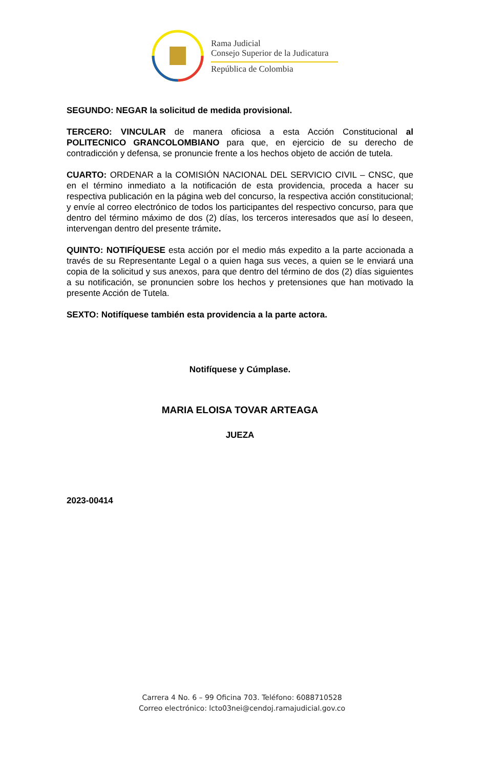Rama Judicial
Consejo Superior de la Judicatura
República de Colombia
SEGUNDO: NEGAR la solicitud de medida provisional.
TERCERO: VINCULAR de manera oficiosa a esta Acción Constitucional al POLITECNICO GRANCOLOMBIANO para que, en ejercicio de su derecho de contradicción y defensa, se pronuncie frente a los hechos objeto de acción de tutela.
CUARTO: ORDENAR a la COMISIÓN NACIONAL DEL SERVICIO CIVIL – CNSC, que en el término inmediato a la notificación de esta providencia, proceda a hacer su respectiva publicación en la página web del concurso, la respectiva acción constitucional; y envíe al correo electrónico de todos los participantes del respectivo concurso, para que dentro del término máximo de dos (2) días, los terceros interesados que así lo deseen, intervengan dentro del presente trámite.
QUINTO: NOTIFÍQUESE esta acción por el medio más expedito a la parte accionada a través de su Representante Legal o a quien haga sus veces, a quien se le enviará una copia de la solicitud y sus anexos, para que dentro del término de dos (2) días siguientes a su notificación, se pronuncien sobre los hechos y pretensiones que han motivado la presente Acción de Tutela.
SEXTO: Notifíquese también esta providencia a la parte actora.
Notifíquese y Cúmplase.
MARIA ELOISA TOVAR ARTEAGA
JUEZA
2023-00414
Carrera 4 No. 6 – 99 Oficina 703. Teléfono: 6088710528
Correo electrónico: lcto03nei@cendoj.ramajudicial.gov.co